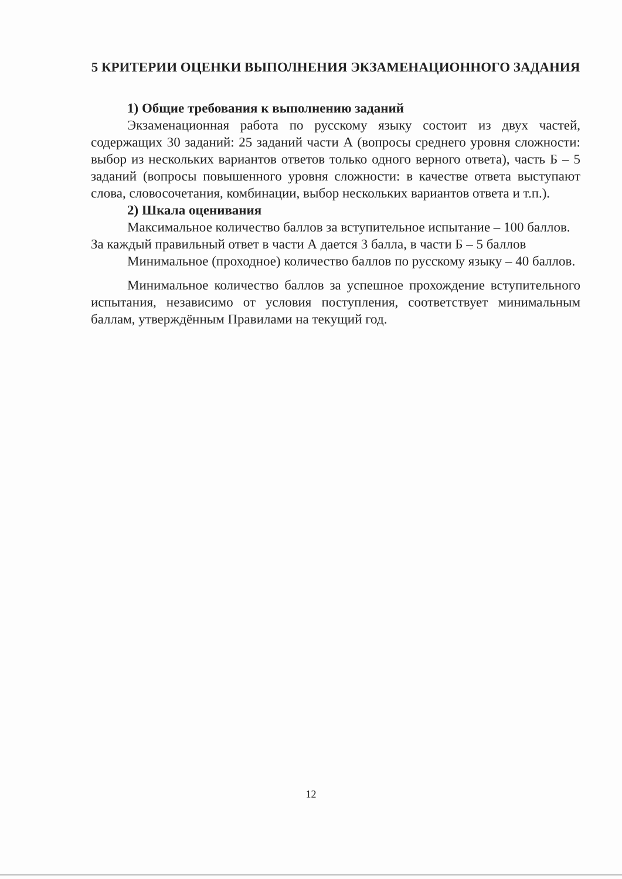5 КРИТЕРИИ ОЦЕНКИ ВЫПОЛНЕНИЯ ЭКЗАМЕНАЦИОННОГО ЗАДАНИЯ
1) Общие требования к выполнению заданий
Экзаменационная работа по русскому языку состоит из двух частей, содержащих 30 заданий: 25 заданий части А (вопросы среднего уровня сложности: выбор из нескольких вариантов ответов только одного верного ответа), часть Б – 5 заданий (вопросы повышенного уровня сложности: в качестве ответа выступают слова, словосочетания, комбинации, выбор нескольких вариантов ответа и т.п.).
2) Шкала оценивания
Максимальное количество баллов за вступительное испытание – 100 баллов.
За каждый правильный ответ в части А дается 3 балла, в части Б – 5 баллов
Минимальное (проходное) количество баллов по русскому языку – 40 баллов.
Минимальное количество баллов за успешное прохождение вступительного испытания, независимо от условия поступления, соответствует минимальным баллам, утверждённым Правилами на текущий год.
12